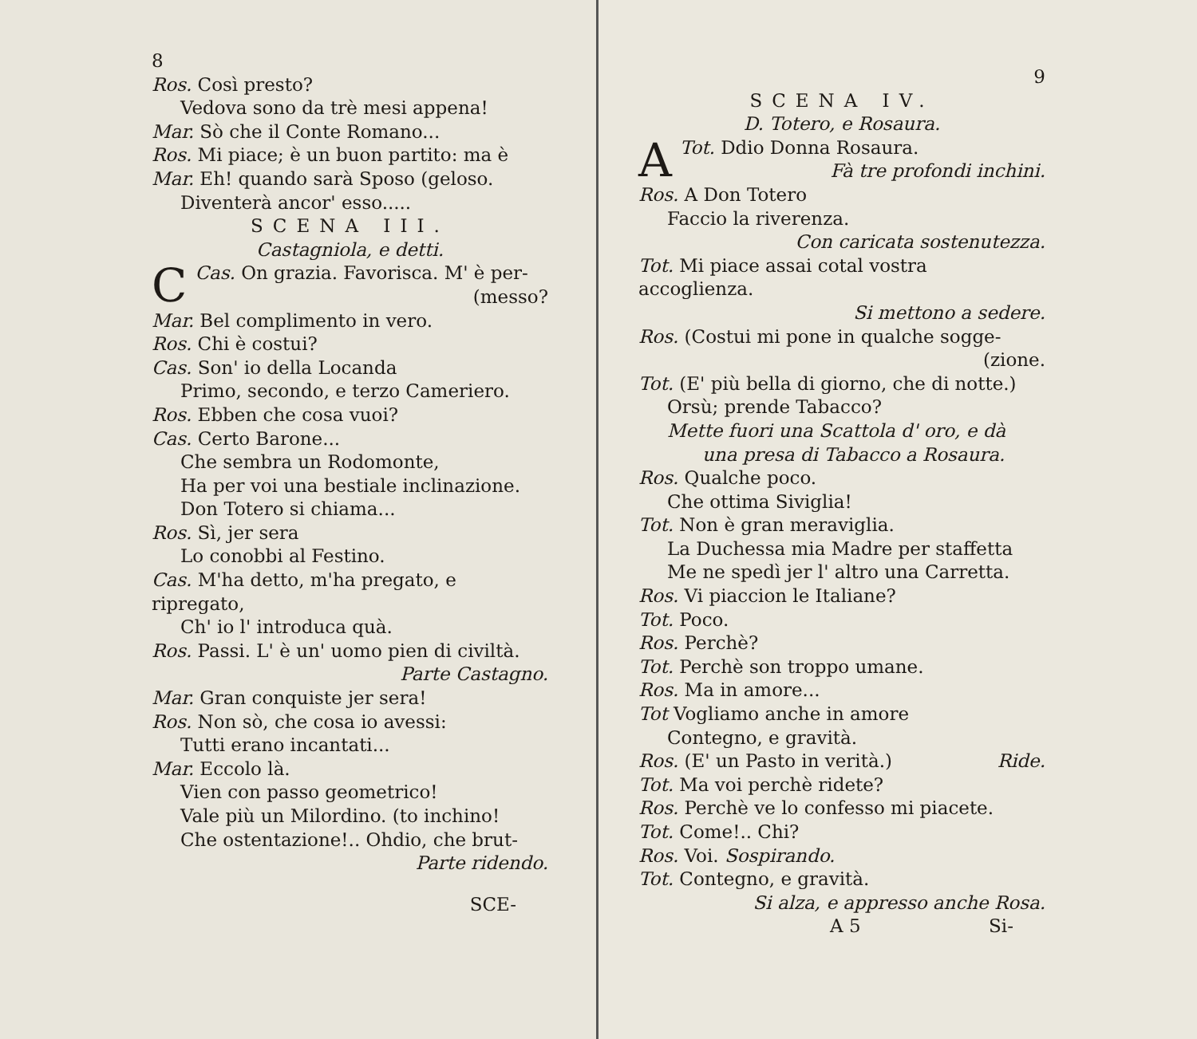8
Ros. Così presto?
Vedova sono da trè mesi appena!
Mar. Sò che il Conte Romano...
Ros. Mi piace; è un buon partito: ma è
Mar. Eh! quando sarà Sposo (geloso.
Diventerà ancor' esso.....
SCENA III.
Castagniola, e detti.
Cas. COn grazia. Favorisca. M' è per-
(messo?
Mar. Bel complimento in vero.
Ros. Chi è costui?
Cas. Son' io della Locanda
Primo, secondo, e terzo Cameriero.
Ros. Ebben che cosa vuoi?
Cas. Certo Barone...
Che sembra un Rodomonte,
Ha per voi una bestiale inclinazione.
Don Totero si chiama...
Ros. Sì, jer sera
Lo conobbi al Festino.
Cas. M'ha detto, m'ha pregato, e ripregato,
Ch' io l' introduca quà.
Ros. Passi. L' è un' uomo pien di civiltà.
Parte Castagno.
Mar. Gran conquiste jer sera!
Ros. Non sò, che cosa io avessi:
Tutti erano incantati...
Mar. Eccolo là.
Vien con passo geometrico!
Vale più un Milordino. (to inchino!
Che ostentazione!.. Ohdio, che brut-
Parte ridendo.
SCE-
9
SCENA IV.
D. Totero, e Rosaura.
Tot. ADdio Donna Rosaura.
Fà tre profondi inchini.
Ros. A Don Totero
Faccio la riverenza.
Con caricata sostenutezza.
Tot. Mi piace assai cotal vostra accoglienza.
Si mettono a sedere.
Ros. (Costui mi pone in qualche sogge-
(zione.
Tot. (E' più bella di giorno, che di notte.)
Orsù; prende Tabacco?
Mette fuori una Scattola d' oro, e dà
una presa di Tabacco a Rosaura.
Ros. Qualche poco.
Che ottima Siviglia!
Tot. Non è gran meraviglia.
La Duchessa mia Madre per staffetta
Me ne spedì jer l' altro una Carretta.
Ros. Vi piaccion le Italiane?
Tot. Poco.
Ros. Perchè?
Tot. Perchè son troppo umane.
Ros. Ma in amore...
Tot Vogliamo anche in amore
Contegno, e gravità.
Ros. (E' un Pasto in verità.) Ride.
Tot. Ma voi perchè ridete?
Ros. Perchè ve lo confesso mi piacete.
Tot. Come!.. Chi?
Ros. Voi. Sospirando.
Tot. Contegno, e gravità.
Si alza, e appresso anche Rosa.
A 5 Si-